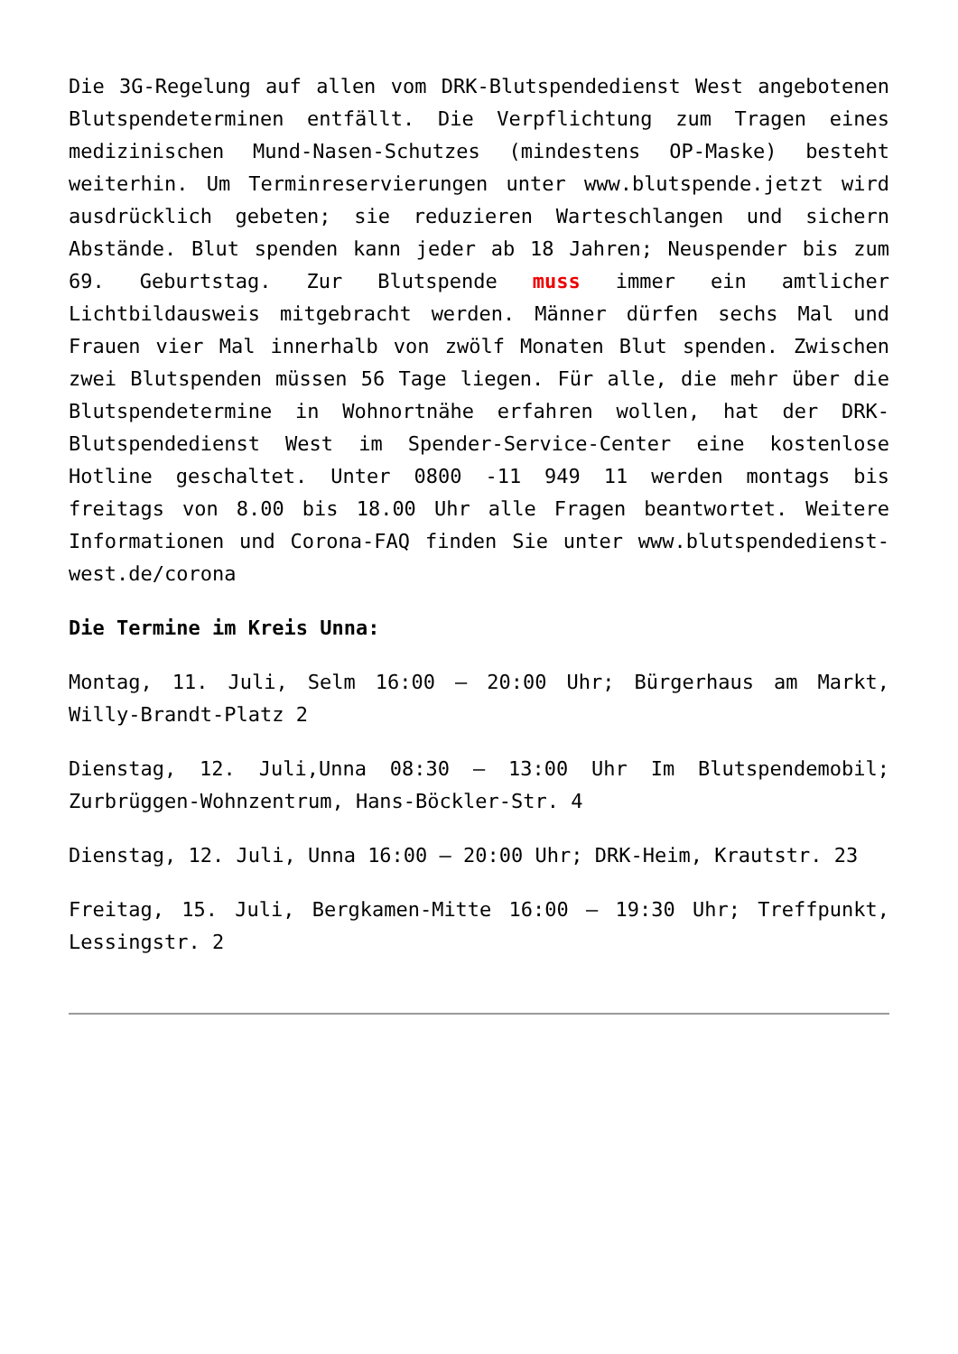Die 3G-Regelung auf allen vom DRK-Blutspendedienst West angebotenen Blutspendeterminen entfällt. Die Verpflichtung zum Tragen eines medizinischen Mund-Nasen-Schutzes (mindestens OP-Maske) besteht weiterhin. Um Terminreservierungen unter www.blutspende.jetzt wird ausdrücklich gebeten; sie reduzieren Warteschlangen und sichern Abstände. Blut spenden kann jeder ab 18 Jahren; Neuspender bis zum 69. Geburtstag. Zur Blutspende muss immer ein amtlicher Lichtbildausweis mitgebracht werden. Männer dürfen sechs Mal und Frauen vier Mal innerhalb von zwölf Monaten Blut spenden. Zwischen zwei Blutspenden müssen 56 Tage liegen. Für alle, die mehr über die Blutspendetermine in Wohnortnähe erfahren wollen, hat der DRK-Blutspendedienst West im Spender-Service-Center eine kostenlose Hotline geschaltet. Unter 0800 -11 949 11 werden montags bis freitags von 8.00 bis 18.00 Uhr alle Fragen beantwortet. Weitere Informationen und Corona-FAQ finden Sie unter www.blutspendedienst-west.de/corona
Die Termine im Kreis Unna:
Montag, 11. Juli, Selm 16:00 – 20:00 Uhr; Bürgerhaus am Markt, Willy-Brandt-Platz 2
Dienstag, 12. Juli,Unna 08:30 – 13:00 Uhr Im Blutspendemobil; Zurbrüggen-Wohnzentrum, Hans-Böckler-Str. 4
Dienstag, 12. Juli, Unna 16:00 – 20:00 Uhr; DRK-Heim, Krautstr. 23
Freitag, 15. Juli, Bergkamen-Mitte 16:00 – 19:30 Uhr; Treffpunkt, Lessingstr. 2